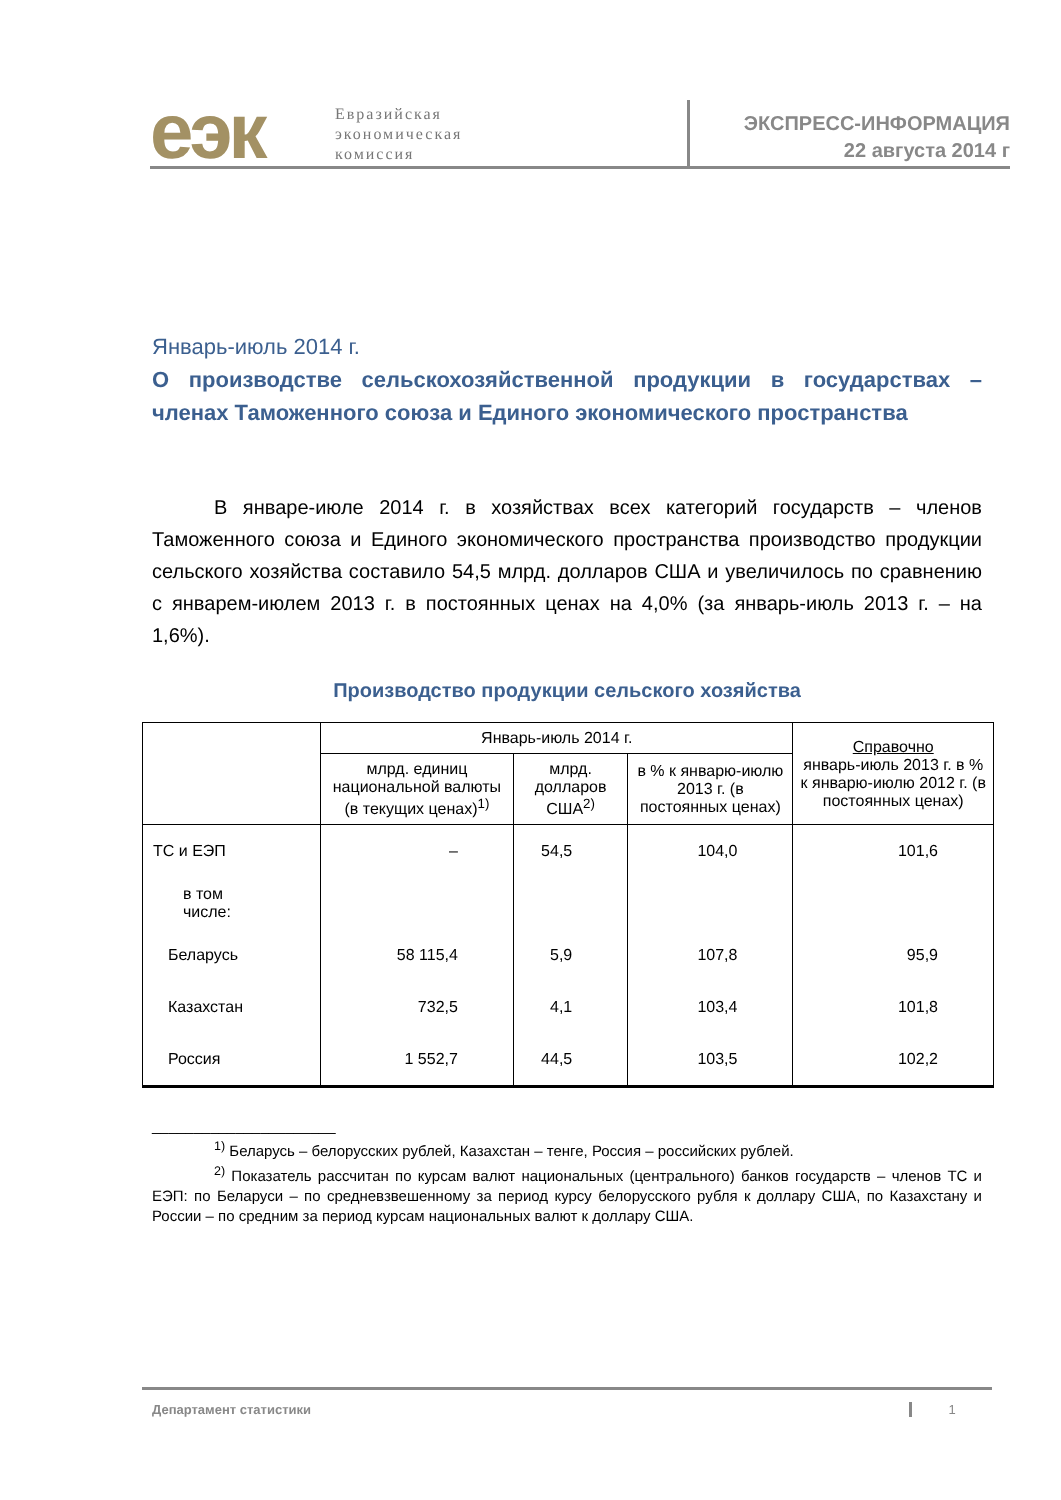еэк
Евразийская
экономическая
комиссия
ЭКСПРЕСС-ИНФОРМАЦИЯ
22 августа 2014 г
Январь-июль 2014 г.
О производстве сельскохозяйственной продукции в государствах – членах Таможенного союза и Единого экономического пространства
В январе-июле 2014 г. в хозяйствах всех категорий государств – членов Таможенного союза и Единого экономического пространства производство продукции сельского хозяйства составило 54,5 млрд. долларов США и увеличилось по сравнению с январем-июлем 2013 г. в постоянных ценах на 4,0% (за январь-июль 2013 г. – на 1,6%).
Производство продукции сельского хозяйства
| | Январь-июль 2014 г. | | | Справочно январь-июль 2013 г. в % к январю-июлю 2012 г. (в постоянных ценах) |
| --- | --- | --- | --- | --- |
| | млрд. единиц национальной валюты (в текущих ценах)<sup>1)</sup> | млрд. долларов США<sup>2)</sup> | в % к январю-июлю 2013 г. (в постоянных ценах) | |
| ТС и ЕЭП | – | 54,5 | 104,0 | 101,6 |
| в том числе: | | | | |
| Беларусь | 58 115,4 | 5,9 | 107,8 | 95,9 |
| Казахстан | 732,5 | 4,1 | 103,4 | 101,8 |
| Россия | 1 552,7 | 44,5 | 103,5 | 102,2 |
______________________
<sup>1)</sup> Беларусь – белорусских рублей, Казахстан – тенге, Россия – российских рублей.
<sup>2)</sup> Показатель рассчитан по курсам валют национальных (центрального) банков государств – членов ТС и ЕЭП: по Беларуси – по средневзвешенному за период курсу белорусского рубля к доллару США, по Казахстану и России – по средним за период курсам национальных валют к доллару США.
Департамент статистики 1